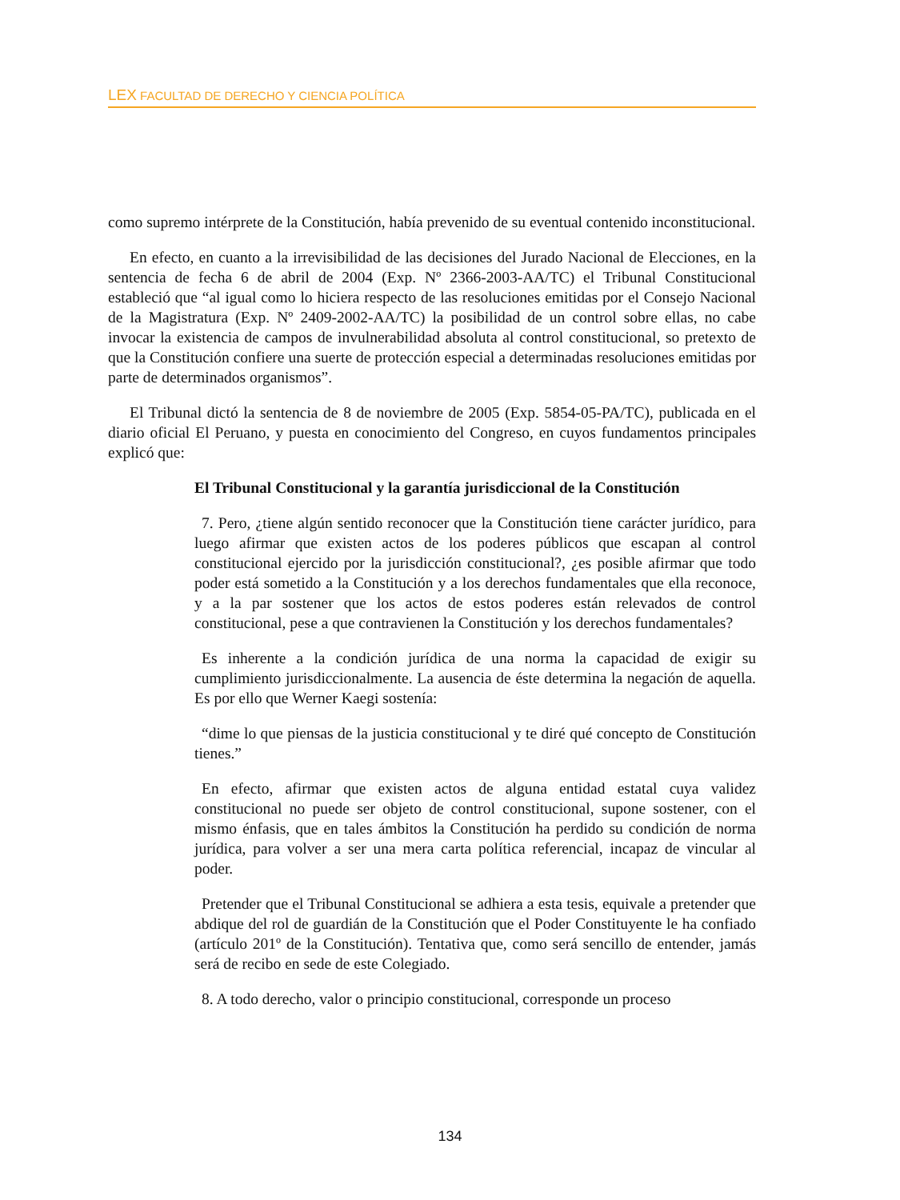LEX FACULTAD DE DERECHO Y CIENCIA POLÍTICA
como supremo intérprete de la Constitución, había prevenido de su eventual contenido inconstitucional.
En efecto, en cuanto a la irrevisibilidad de las decisiones del Jurado Nacional de Elecciones, en la sentencia de fecha 6 de abril de 2004 (Exp. Nº 2366-2003-AA/TC) el Tribunal Constitucional estableció que “al igual como lo hiciera respecto de las resoluciones emitidas por el Consejo Nacional de la Magistratura (Exp. Nº 2409-2002-AA/TC) la posibilidad de un control sobre ellas, no cabe invocar la existencia de campos de invulnerabilidad absoluta al control constitucional, so pretexto de que la Constitución confiere una suerte de protección especial a determinadas resoluciones emitidas por parte de determinados organismos”.
El Tribunal dictó la sentencia de 8 de noviembre de 2005 (Exp. 5854-05-PA/TC), publicada en el diario oficial El Peruano, y puesta en conocimiento del Congreso, en cuyos fundamentos principales explicó que:
El Tribunal Constitucional y la garantía jurisdiccional de la Constitución
7. Pero, ¿tiene algún sentido reconocer que la Constitución tiene carácter jurídico, para luego afirmar que existen actos de los poderes públicos que escapan al control constitucional ejercido por la jurisdicción constitucional?, ¿es posible afirmar que todo poder está sometido a la Constitución y a los derechos fundamentales que ella reconoce, y a la par sostener que los actos de estos poderes están relevados de control constitucional, pese a que contravienen la Constitución y los derechos fundamentales?
Es inherente a la condición jurídica de una norma la capacidad de exigir su cumplimiento jurisdiccionalmente. La ausencia de éste determina la negación de aquella. Es por ello que Werner Kaegi sostenía:
“dime lo que piensas de la justicia constitucional y te diré qué concepto de Constitución tienes.”
En efecto, afirmar que existen actos de alguna entidad estatal cuya validez constitucional no puede ser objeto de control constitucional, supone sostener, con el mismo énfasis, que en tales ámbitos la Constitución ha perdido su condición de norma jurídica, para volver a ser una mera carta política referencial, incapaz de vincular al poder.
Pretender que el Tribunal Constitucional se adhiera a esta tesis, equivale a pretender que abdique del rol de guardián de la Constitución que el Poder Constituyente le ha confiado (artículo 201º de la Constitución). Tentativa que, como será sencillo de entender, jamás será de recibo en sede de este Colegiado.
8. A todo derecho, valor o principio constitucional, corresponde un proceso
134